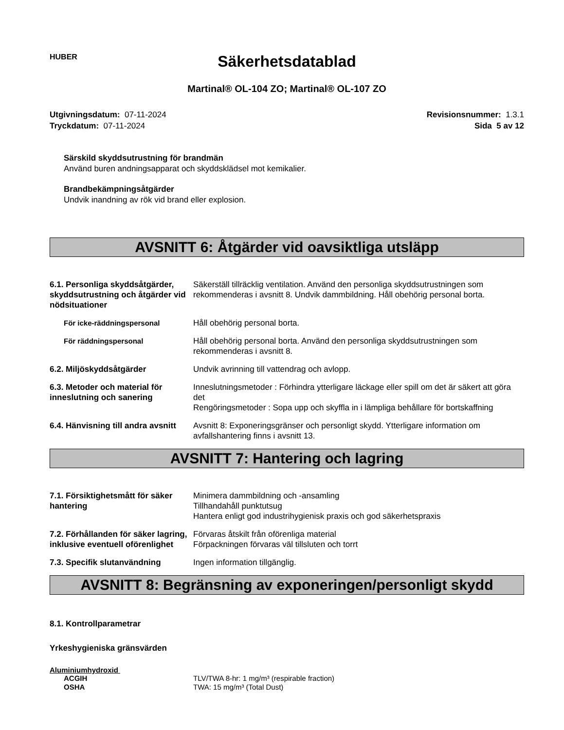HUBER
Säkerhetsdatablad
Martinal® OL-104 ZO; Martinal® OL-107 ZO
Utgivningsdatum: 07-11-2024
Tryckdatum: 07-11-2024
Revisionsnummer: 1.3.1
Sida 5 av 12
Särskild skyddsutrustning för brandmän
Använd buren andningsapparat och skyddsklädsel mot kemikalier.
Brandbekämpningsåtgärder
Undvik inandning av rök vid brand eller explosion.
AVSNITT 6: Åtgärder vid oavsiktliga utsläpp
| 6.1. Personliga skyddsåtgärder, skyddsutrustning och åtgärder vid nödsituationer | Säkerställ tillräcklig ventilation. Använd den personliga skyddsutrustningen som rekommenderas i avsnitt 8. Undvik dammbildning. Håll obehörig personal borta. |
| För icke-räddningspersonal | Håll obehörig personal borta. |
| För räddningspersonal | Håll obehörig personal borta. Använd den personliga skyddsutrustningen som rekommenderas i avsnitt 8. |
| 6.2. Miljöskyddsåtgärder | Undvik avrinning till vattendrag och avlopp. |
| 6.3. Metoder och material för inneslutning och sanering | Inneslutningsmetoder : Förhindra ytterligare läckage eller spill om det är säkert att göra det Rengöringsmetoder : Sopa upp och skyffla in i lämpliga behållare för bortskaffning |
| 6.4. Hänvisning till andra avsnitt | Avsnitt 8: Exponeringsgränser och personligt skydd. Ytterligare information om avfallshantering finns i avsnitt 13. |
AVSNITT 7: Hantering och lagring
| 7.1. Försiktighetsmått för säker hantering | Minimera dammbildning och -ansamling Tillhandahåll punktutsug Hantera enligt god industrihygienisk praxis och god säkerhetspraxis |
| 7.2. Förhållanden för säker lagring, inklusive eventuell oförenlighet | Förvaras åtskilt från oförenliga material Förpackningen förvaras väl tillsluten och torrt |
| 7.3. Specifik slutanvändning | Ingen information tillgänglig. |
AVSNITT 8: Begränsning av exponeringen/personligt skydd
8.1. Kontrollparametrar
Yrkeshygieniska gränsvärden
Aluminiumhydroxid
| ACGIH OSHA | TLV/TWA 8-hr: 1 mg/m³ (respirable fraction) TWA: 15 mg/m³ (Total Dust) |